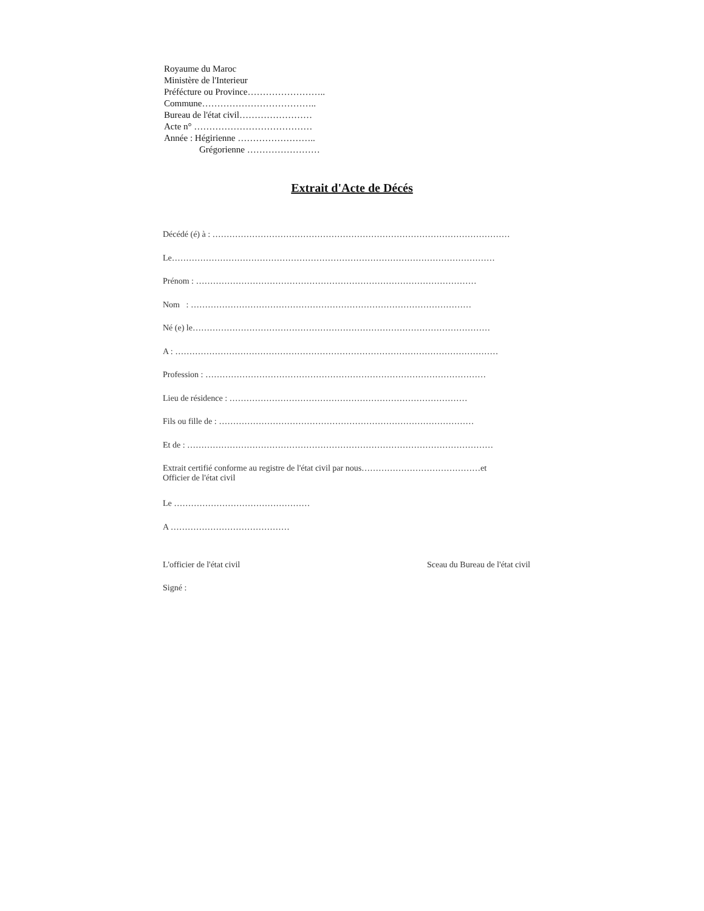Royaume du Maroc
Ministère de l'Interieur
Préfécture ou Province……………………..
Commune………………………………..
Bureau de l'état civil……………………
Acte n° …………………………………
Année : Hégirienne ……………………..
Grégorienne ……………………
Extrait d'Acte de Décés
Décédé (é) à : ……………………………………………………………………………………………
Le……………………………………………………………………………………………………
Prénom : ………………………………………………………………………………………
Nom : ………………………………………………………………………………………
Né (e) le……………………………………………………………………………………………
A : ……………………………………………………………………………………………………
Profession : ………………………………………………………………………………………
Lieu de résidence : …………………………………………………………………………
Fils ou fille de : ………………………………………………………………………………
Et de : ………………………………………………………………………………………………
Extrait certifié conforme au registre de l'état civil par nous……………………………………et
Officier de l'état civil
Le …………………………………………
A ……………………………………
L'officier de l'état civil Sceau du Bureau de l'état civil
Signé :